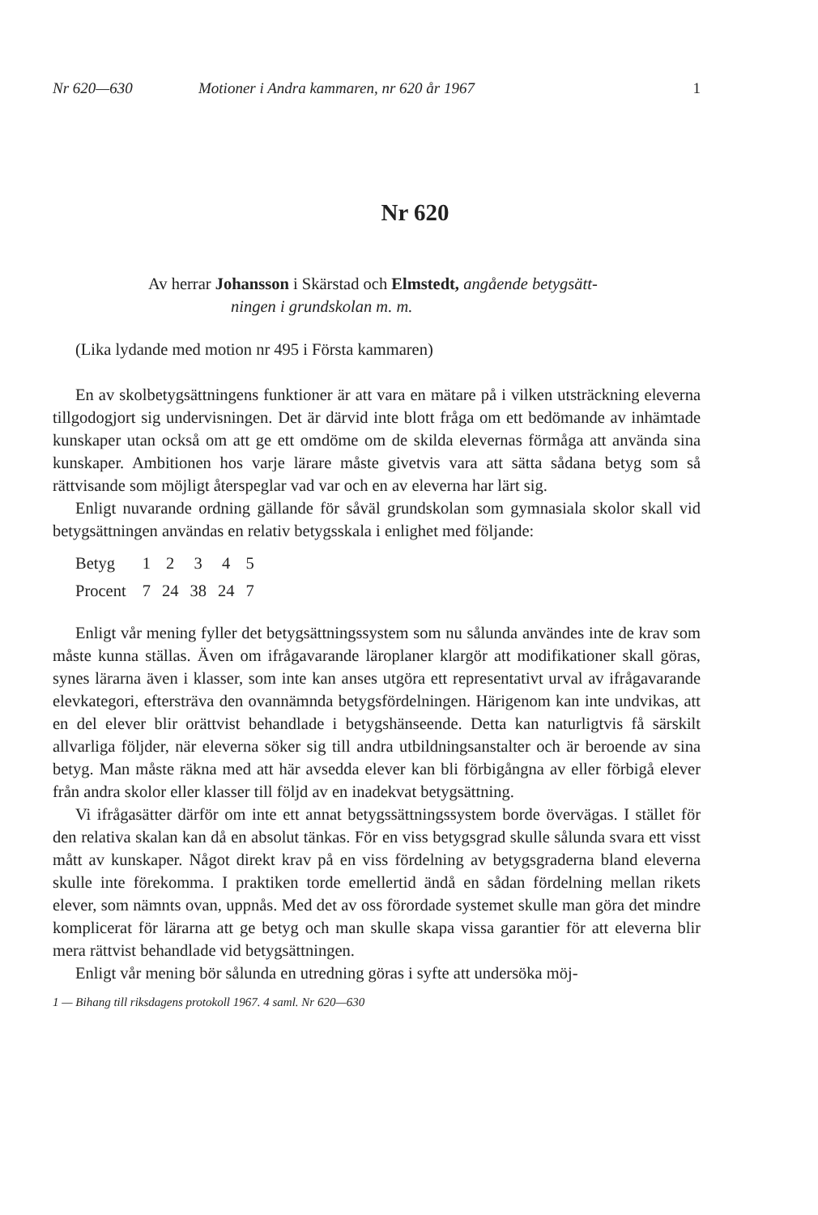Nr 620—630 Motioner i Andra kammaren, nr 620 år 1967 1
Nr 620
Av herrar Johansson i Skärstad och Elmstedt, angående betygsätt-
ningen i grundskolan m. m.
(Lika lydande med motion nr 495 i Första kammaren)
En av skolbetygsättningens funktioner är att vara en mätare på i vilken utsträckning eleverna tillgodogjort sig undervisningen. Det är därvid inte blott fråga om ett bedömande av inhämtade kunskaper utan också om att ge ett omdöme om de skilda elevernas förmåga att använda sina kunskaper. Ambitionen hos varje lärare måste givetvis vara att sätta sådana betyg som så rättvisande som möjligt återspeglar vad var och en av eleverna har lärt sig.
Enligt nuvarande ordning gällande för såväl grundskolan som gymnasiala skolor skall vid betygsättningen användas en relativ betygsskala i enlighet med följande:
| Betyg | 1 | 2 | 3 | 4 | 5 |
| Procent | 7 | 24 | 38 | 24 | 7 |
Enligt vår mening fyller det betygsättningssystem som nu sålunda användes inte de krav som måste kunna ställas. Även om ifrågavarande läroplaner klargör att modifikationer skall göras, synes lärarna även i klasser, som inte kan anses utgöra ett representativt urval av ifrågavarande elevkategori, eftersträva den ovannämnda betygsfördelningen. Härigenom kan inte undvikas, att en del elever blir orättvist behandlade i betygshänseende. Detta kan naturligtvis få särskilt allvarliga följder, när eleverna söker sig till andra utbildningsanstalter och är beroende av sina betyg. Man måste räkna med att här avsedda elever kan bli förbigångna av eller förbigå elever från andra skolor eller klasser till följd av en inadekvat betygsättning.
Vi ifrågasätter därför om inte ett annat betygssättningssystem borde övervägas. I stället för den relativa skalan kan då en absolut tänkas. För en viss betygsgrad skulle sålunda svara ett visst mått av kunskaper. Något direkt krav på en viss fördelning av betygsgraderna bland eleverna skulle inte förekomma. I praktiken torde emellertid ändå en sådan fördelning mellan rikets elever, som nämnts ovan, uppnås. Med det av oss förordade systemet skulle man göra det mindre komplicerat för lärarna att ge betyg och man skulle skapa vissa garantier för att eleverna blir mera rättvist behandlade vid betygsättningen.
Enligt vår mening bör sålunda en utredning göras i syfte att undersöka möj-
1 — Bihang till riksdagens protokoll 1967. 4 saml. Nr 620—630